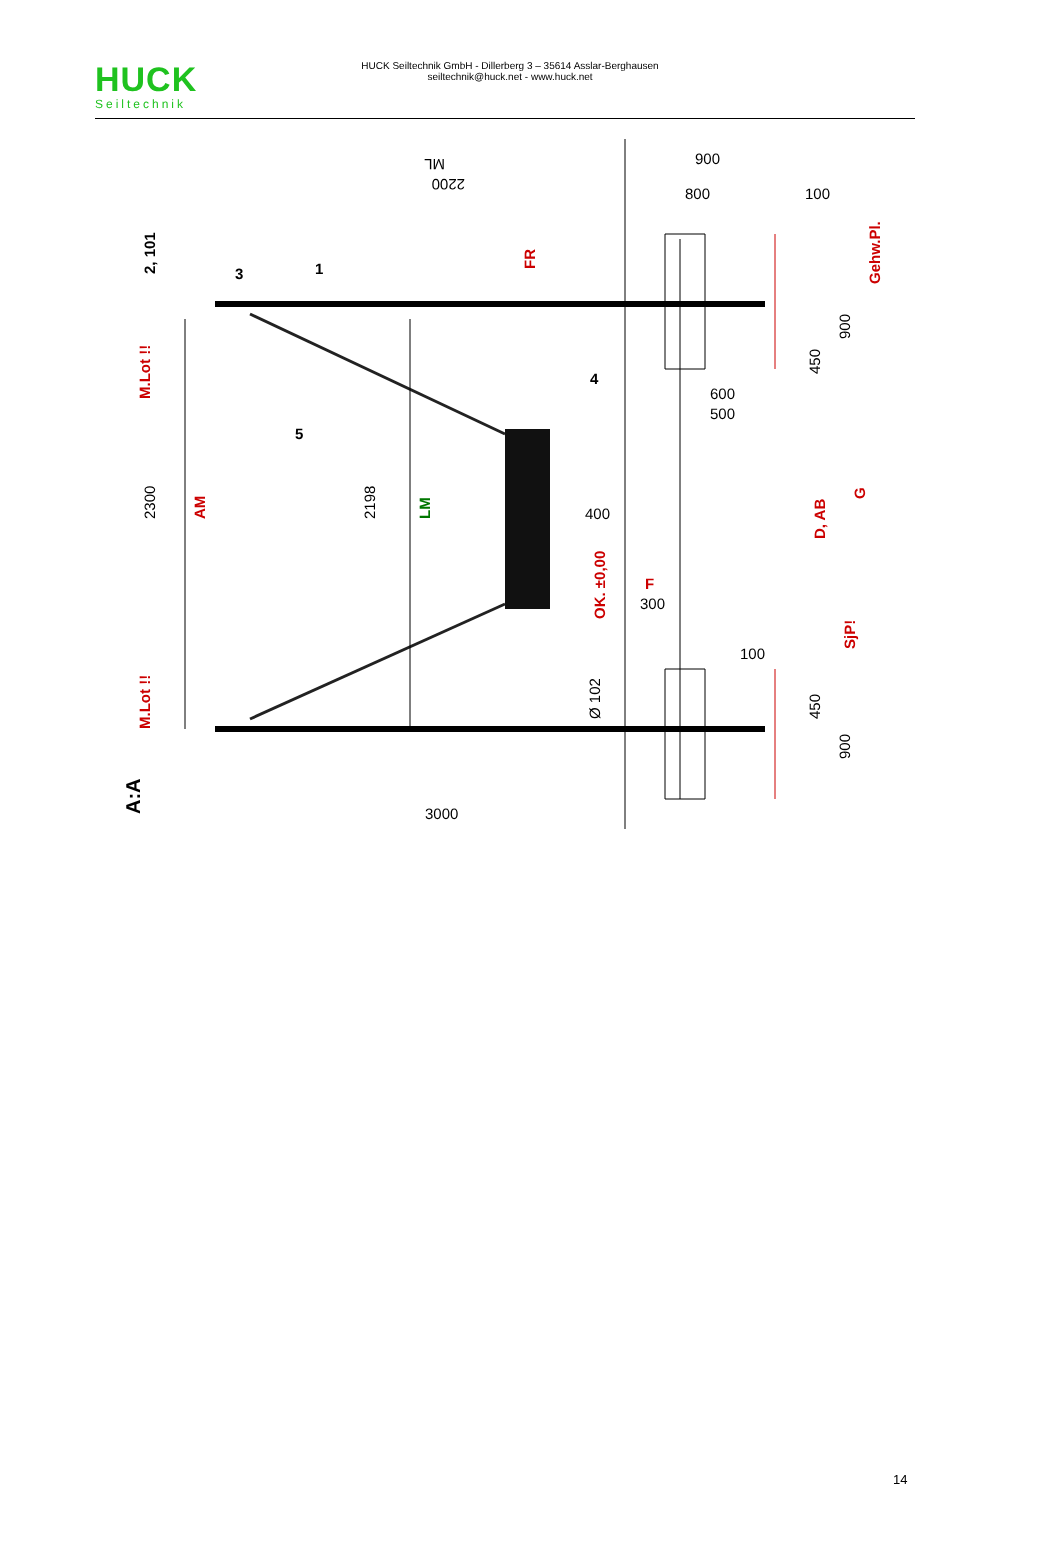HUCK
Seiltechnik
HUCK Seiltechnik GmbH - Dillerberg 3 – 35614 Asslar-Berghausen
seiltechnik@huck.net - www.huck.net
2300
2198
AM
LM
2200
ML
900
800
100
FR
Gehw.Pl.
900
450
600
500
400
OK. ±0,00
F
300
G
D, AB
100
SjP!
Ø 102
450
900
3000
M.Lot !!
M.Lot !!
A:A
2, 101
3
1
4
5
14